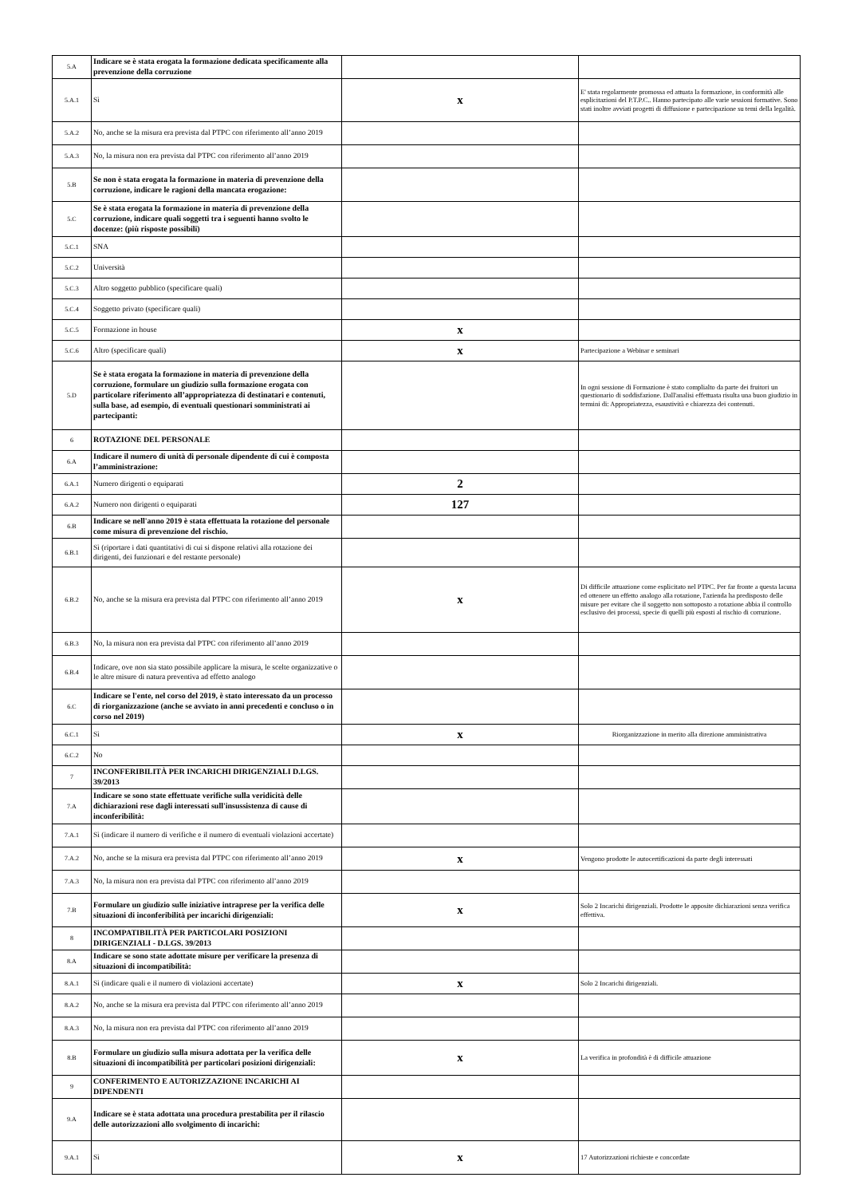| 5.A | Indicare se è stata erogata la formazione dedicata specificamente alla prevenzione della corruzione | | |
| 5.A.1 | Sì | x | E' stata regolarmente promossa ed attuata la formazione, in conformità alle esplicitazioni del P.T.P.C.. Hanno partecipato alle varie sessioni formative. Sono stati inoltre avviati progetti di diffusione e partecipazione su temi della legalità. |
| 5.A.2 | No, anche se la misura era prevista dal PTPC con riferimento all’anno 2019 | | |
| 5.A.3 | No, la misura non era prevista dal PTPC con riferimento all’anno 2019 | | |
| 5.B | Se non è stata erogata la formazione in materia di prevenzione della corruzione, indicare le ragioni della mancata erogazione: | | |
| 5.C | Se è stata erogata la formazione in materia di prevenzione della corruzione, indicare quali soggetti tra i seguenti hanno svolto le docenze: (più risposte possibili) | | |
| 5.C.1 | SNA | | |
| 5.C.2 | Università | | |
| 5.C.3 | Altro soggetto pubblico (specificare quali) | | |
| 5.C.4 | Soggetto privato (specificare quali) | | |
| 5.C.5 | Formazione in house | x | |
| 5.C.6 | Altro (specificare quali) | x | Partecipazione a Webinar e seminari |
| 5.D | Se è stata erogata la formazione in materia di prevenzione della corruzione, formulare un giudizio sulla formazione erogata con particolare riferimento all’appropriatezza di destinatari e contenuti, sulla base, ad esempio, di eventuali questionari somministrati ai partecipanti: | | In ogni sessione di Formazione è stato complialto da parte dei fruitori un questionario di soddisfazione. Dall'analisi effettuata risulta una buon giudizio in termini di: Appropriatezza, esaustività e chiarezza dei contenuti. |
| 6 | ROTAZIONE DEL PERSONALE | | |
| 6.A | Indicare il numero di unità di personale dipendente di cui è composta l’amministrazione: | | |
| 6.A.1 | Numero dirigenti o equiparati | 2 | |
| 6.A.2 | Numero non dirigenti o equiparati | 127 | |
| 6.B | Indicare se nell'anno 2019 è stata effettuata la rotazione del personale come misura di prevenzione del rischio. | | |
| 6.B.1 | Sì (riportare i dati quantitativi di cui si dispone relativi alla rotazione dei dirigenti, dei funzionari e del restante personale) | | |
| 6.B.2 | No, anche se la misura era prevista dal PTPC con riferimento all’anno 2019 | x | Di difficile attuazione come esplicitato nel PTPC. Per far fronte a questa lacuna ed ottenere un effetto analogo alla rotazione, l'azienda ha predisposto delle misure per evitare che il soggetto non sottoposto a rotazione abbia il controllo esclusivo dei processi, specie di quelli più esposti al rischio di corruzione. |
| 6.B.3 | No, la misura non era prevista dal PTPC con riferimento all’anno 2019 | | |
| 6.B.4 | Indicare, ove non sia stato possibile applicare la misura, le scelte organizzative o le altre misure di natura preventiva ad effetto analogo | | |
| 6.C | Indicare se l'ente, nel corso del 2019, è stato interessato da un processo di riorganizzazione (anche se avviato in anni precedenti e concluso o in corso nel 2019) | | |
| 6.C.1 | Sì | x | Riorganizzazione in merito alla direzione amministrativa |
| 6.C.2 | No | | |
| 7 | INCONFERIBILITÀ PER INCARICHI DIRIGENZIALI D.LGS. 39/2013 | | |
| 7.A | Indicare se sono state effettuate verifiche sulla veridicità delle dichiarazioni rese dagli interessati sull'insussistenza di cause di inconferibilità: | | |
| 7.A.1 | Sì (indicare il numero di verifiche e il numero di eventuali violazioni accertate) | | |
| 7.A.2 | No, anche se la misura era prevista dal PTPC con riferimento all’anno 2019 | x | Vengono prodotte le autocertificazioni da parte degli interessati |
| 7.A.3 | No, la misura non era prevista dal PTPC con riferimento all’anno 2019 | | |
| 7.B | Formulare un giudizio sulle iniziative intraprese per la verifica delle situazioni di inconferibilità per incarichi dirigenziali: | x | Solo 2 Incarichi dirigenziali. Prodotte le apposite dichiarazioni senza verifica effettiva. |
| 8 | INCOMPATIBILITÀ PER PARTICOLARI POSIZIONI DIRIGENZIALI - D.LGS. 39/2013 | | |
| 8.A | Indicare se sono state adottate misure per verificare la presenza di situazioni di incompatibilità: | | |
| 8.A.1 | Sì (indicare quali e il numero di violazioni accertate) | x | Solo 2 Incarichi dirigenziali. |
| 8.A.2 | No, anche se la misura era prevista dal PTPC con riferimento all’anno 2019 | | |
| 8.A.3 | No, la misura non era prevista dal PTPC con riferimento all’anno 2019 | | |
| 8.B | Formulare un giudizio sulla misura adottata per la verifica delle situazioni di incompatibilità per particolari posizioni dirigenziali: | x | La verifica in profondità è di difficile attuazione |
| 9 | CONFERIMENTO E AUTORIZZAZIONE INCARICHI AI DIPENDENTI | | |
| 9.A | Indicare se è stata adottata una procedura prestabilita per il rilascio delle autorizzazioni allo svolgimento di incarichi: | | |
| 9.A.1 | Sì | x | 17 Autorizzazioni richieste e concordate |